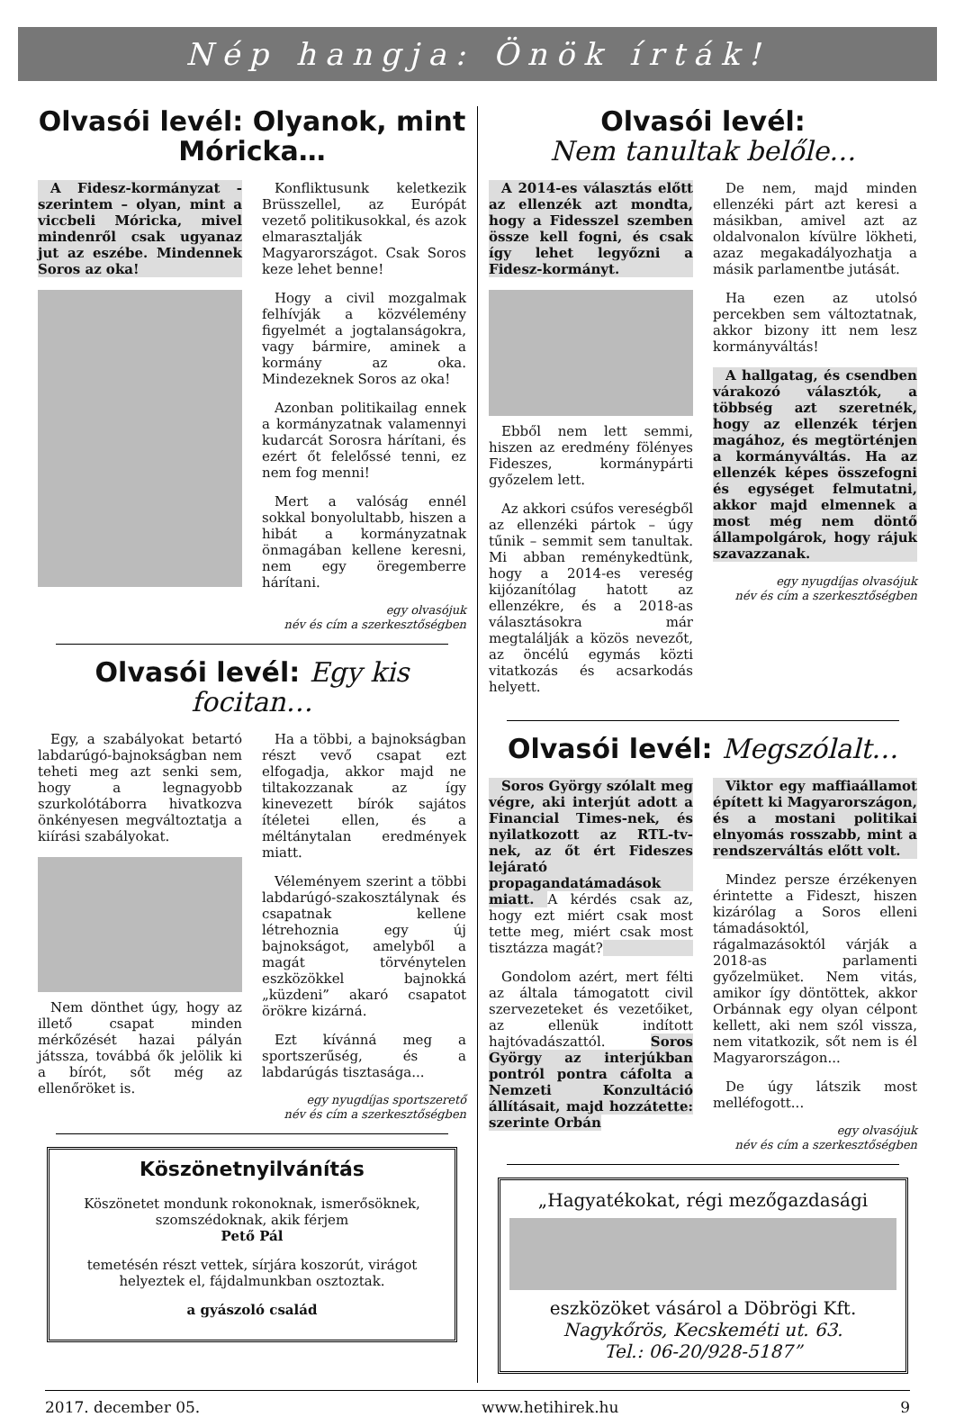Nép hangja: Önök írták!
Olvasói levél: Olyanok, mint Móricka…
A Fidesz-kormányzat - szerintem – olyan, mint a viccbeli Móricka, mivel mindenről csak ugyanaz jut az eszébe. Mindennek Soros az oka!
Konfliktusunk keletkezik Brüsszellel, az Európát vezető politikusokkal, és azok elmarasztalják Magyarországot. Csak Soros keze lehet benne!
Hogy a civil mozgalmak felhívják a közvélemény figyelmét a jogtalanságokra, vagy bármire, aminek a kormány az oka. Mindezeknek Soros az oka!
Azonban politikailag ennek a kormányzatnak valamennyi kudarcát Sorosra hárítani, és ezért őt felelőssé tenni, ez nem fog menni!
Mert a valóság ennél sokkal bonyolultabb, hiszen a hibát a kormányzatnak önmagában kellene keresni, nem egy öregemberre hárítani.
egy olvasójuk
név és cím a szerkesztőségben
Olvasói levél: Egy kis focitan…
Egy, a szabályokat betartó labdarúgó-bajnokságban nem teheti meg azt senki sem, hogy a legnagyobb szurkolótáborra hivatkozva önkényesen megváltoztatja a kiírási szabályokat.
Nem dönthet úgy, hogy az illető csapat minden mérkőzését hazai pályán játssza, továbbá ők jelölik ki a bírót, sőt még az ellenőröket is.
Ha a többi, a bajnokságban részt vevő csapat ezt elfogadja, akkor majd ne tiltakozzanak az így kinevezett bírók sajátos ítéletei ellen, és a méltánytalan eredmények miatt.
Véleményem szerint a többi labdarúgó-szakosztálynak és csapatnak kellene létrehoznia egy új bajnokságot, amelyből a magát törvénytelen eszközökkel bajnokká „küzdeni” akaró csapatot örökre kizárná.
Ezt kívánná meg a sportszerűség, és a labdarúgás tisztasága...
egy nyugdíjas sportszerető
név és cím a szerkesztőségben
Köszönetnyilvánítás
Köszönetet mondunk rokonoknak, ismerősöknek, szomszédoknak, akik férjem
Pető Pál
temetésén részt vettek, sírjára koszorút, virágot helyeztek el, fájdalmunkban osztoztak.
a gyászoló család
Olvasói levél:
Nem tanultak belőle…
A 2014-es választás előtt az ellenzék azt mondta, hogy a Fidesszel szemben össze kell fogni, és csak így lehet legyőzni a Fidesz-kormányt.
Ebből nem lett semmi, hiszen az eredmény fölényes Fideszes, kormánypárti győzelem lett.
Az akkori csúfos vereségből az ellenzéki pártok – úgy tűnik – semmit sem tanultak. Mi abban reménykedtünk, hogy a 2014-es vereség kijózanítólag hatott az ellenzékre, és a 2018-as választásokra már megtalálják a közös nevezőt, az öncélú egymás közti vitatkozás és acsarkodás helyett.
De nem, majd minden ellenzéki párt azt keresi a másikban, amivel azt az oldalvonalon kívülre lökheti, azaz megakadályozhatja a másik parlamentbe jutását.
Ha ezen az utolsó percekben sem változtatnak, akkor bizony itt nem lesz kormányváltás!
A hallgatag, és csendben várakozó választók, a többség azt szeretnék, hogy az ellenzék térjen magához, és megtörténjen a kormányváltás. Ha az ellenzék képes összefogni és egységet felmutatni, akkor majd elmennek a most még nem döntő állampolgárok, hogy rájuk szavazzanak.
egy nyugdíjas olvasójuk
név és cím a szerkesztőségben
Olvasói levél: Megszólalt…
Soros György szólalt meg végre, aki interjút adott a Financial Times-nek, és nyilatkozott az RTL-tv-nek, az őt ért Fideszes lejárató propagandatámadások miatt. A kérdés csak az, hogy ezt miért csak most tette meg, miért csak most tisztázza magát?
Gondolom azért, mert félti az általa támogatott civil szervezeteket és vezetőiket, az ellenük indított hajtóvadászattól. Soros György az interjúkban pontról pontra cáfolta a Nemzeti Konzultáció állításait, majd hozzátette: szerinte Orbán
Viktor egy maffiaállamot épített ki Magyarországon, és a mostani politikai elnyomás rosszabb, mint a rendszerváltás előtt volt.
Mindez persze érzékenyen érintette a Fideszt, hiszen kizárólag a Soros elleni támadásoktól, rágalmazásoktól várják a 2018-as parlamenti győzelmüket. Nem vitás, amikor így döntöttek, akkor Orbánnak egy olyan célpont kellett, aki nem szól vissza, nem vitatkozik, sőt nem is él Magyarországon...
De úgy látszik most melléfogott...
egy olvasójuk
név és cím a szerkesztőségben
„Hagyatékokat, régi mezőgazdasági
eszközöket vásárol a Döbrögi Kft.
Nagykőrös, Kecskeméti ut. 63.
Tel.: 06-20/928-5187”
2017. december 05. www.hetihirek.hu 9